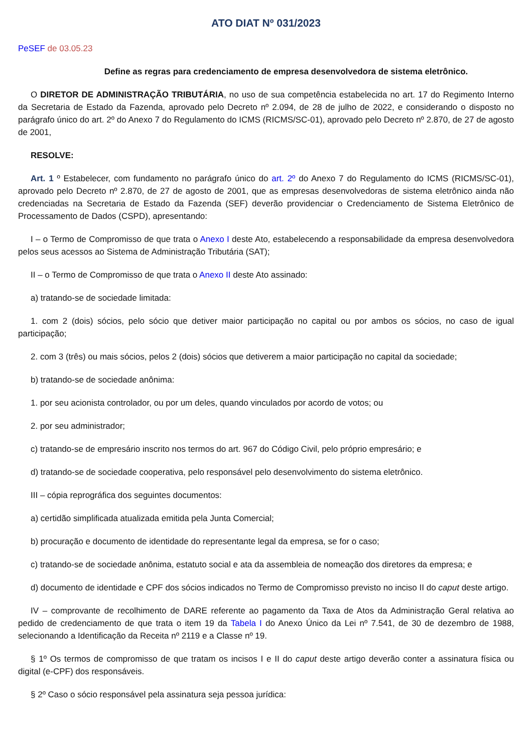ATO DIAT Nº 031/2023
PeSEF de 03.05.23
Define as regras para credenciamento de empresa desenvolvedora de sistema eletrônico.
O DIRETOR DE ADMINISTRAÇÃO TRIBUTÁRIA, no uso de sua competência estabelecida no art. 17 do Regimento Interno da Secretaria de Estado da Fazenda, aprovado pelo Decreto nº 2.094, de 28 de julho de 2022, e considerando o disposto no parágrafo único do art. 2º do Anexo 7 do Regulamento do ICMS (RICMS/SC-01), aprovado pelo Decreto nº 2.870, de 27 de agosto de 2001,
RESOLVE:
Art. 1 º Estabelecer, com fundamento no parágrafo único do art. 2º do Anexo 7 do Regulamento do ICMS (RICMS/SC-01), aprovado pelo Decreto nº 2.870, de 27 de agosto de 2001, que as empresas desenvolvedoras de sistema eletrônico ainda não credenciadas na Secretaria de Estado da Fazenda (SEF) deverão providenciar o Credenciamento de Sistema Eletrônico de Processamento de Dados (CSPD), apresentando:
I – o Termo de Compromisso de que trata o Anexo I deste Ato, estabelecendo a responsabilidade da empresa desenvolvedora pelos seus acessos ao Sistema de Administração Tributária (SAT);
II – o Termo de Compromisso de que trata o Anexo II deste Ato assinado:
a) tratando-se de sociedade limitada:
1. com 2 (dois) sócios, pelo sócio que detiver maior participação no capital ou por ambos os sócios, no caso de igual participação;
2. com 3 (três) ou mais sócios, pelos 2 (dois) sócios que detiverem a maior participação no capital da sociedade;
b) tratando-se de sociedade anônima:
1. por seu acionista controlador, ou por um deles, quando vinculados por acordo de votos; ou
2. por seu administrador;
c) tratando-se de empresário inscrito nos termos do art. 967 do Código Civil, pelo próprio empresário; e
d) tratando-se de sociedade cooperativa, pelo responsável pelo desenvolvimento do sistema eletrônico.
III – cópia reprográfica dos seguintes documentos:
a) certidão simplificada atualizada emitida pela Junta Comercial;
b) procuração e documento de identidade do representante legal da empresa, se for o caso;
c) tratando-se de sociedade anônima, estatuto social e ata da assembleia de nomeação dos diretores da empresa; e
d) documento de identidade e CPF dos sócios indicados no Termo de Compromisso previsto no inciso II do caput deste artigo.
IV – comprovante de recolhimento de DARE referente ao pagamento da Taxa de Atos da Administração Geral relativa ao pedido de credenciamento de que trata o item 19 da Tabela I do Anexo Único da Lei nº 7.541, de 30 de dezembro de 1988, selecionando a Identificação da Receita nº 2119 e a Classe nº 19.
§ 1º Os termos de compromisso de que tratam os incisos I e II do caput deste artigo deverão conter a assinatura física ou digital (e-CPF) dos responsáveis.
§ 2º Caso o sócio responsável pela assinatura seja pessoa jurídica: